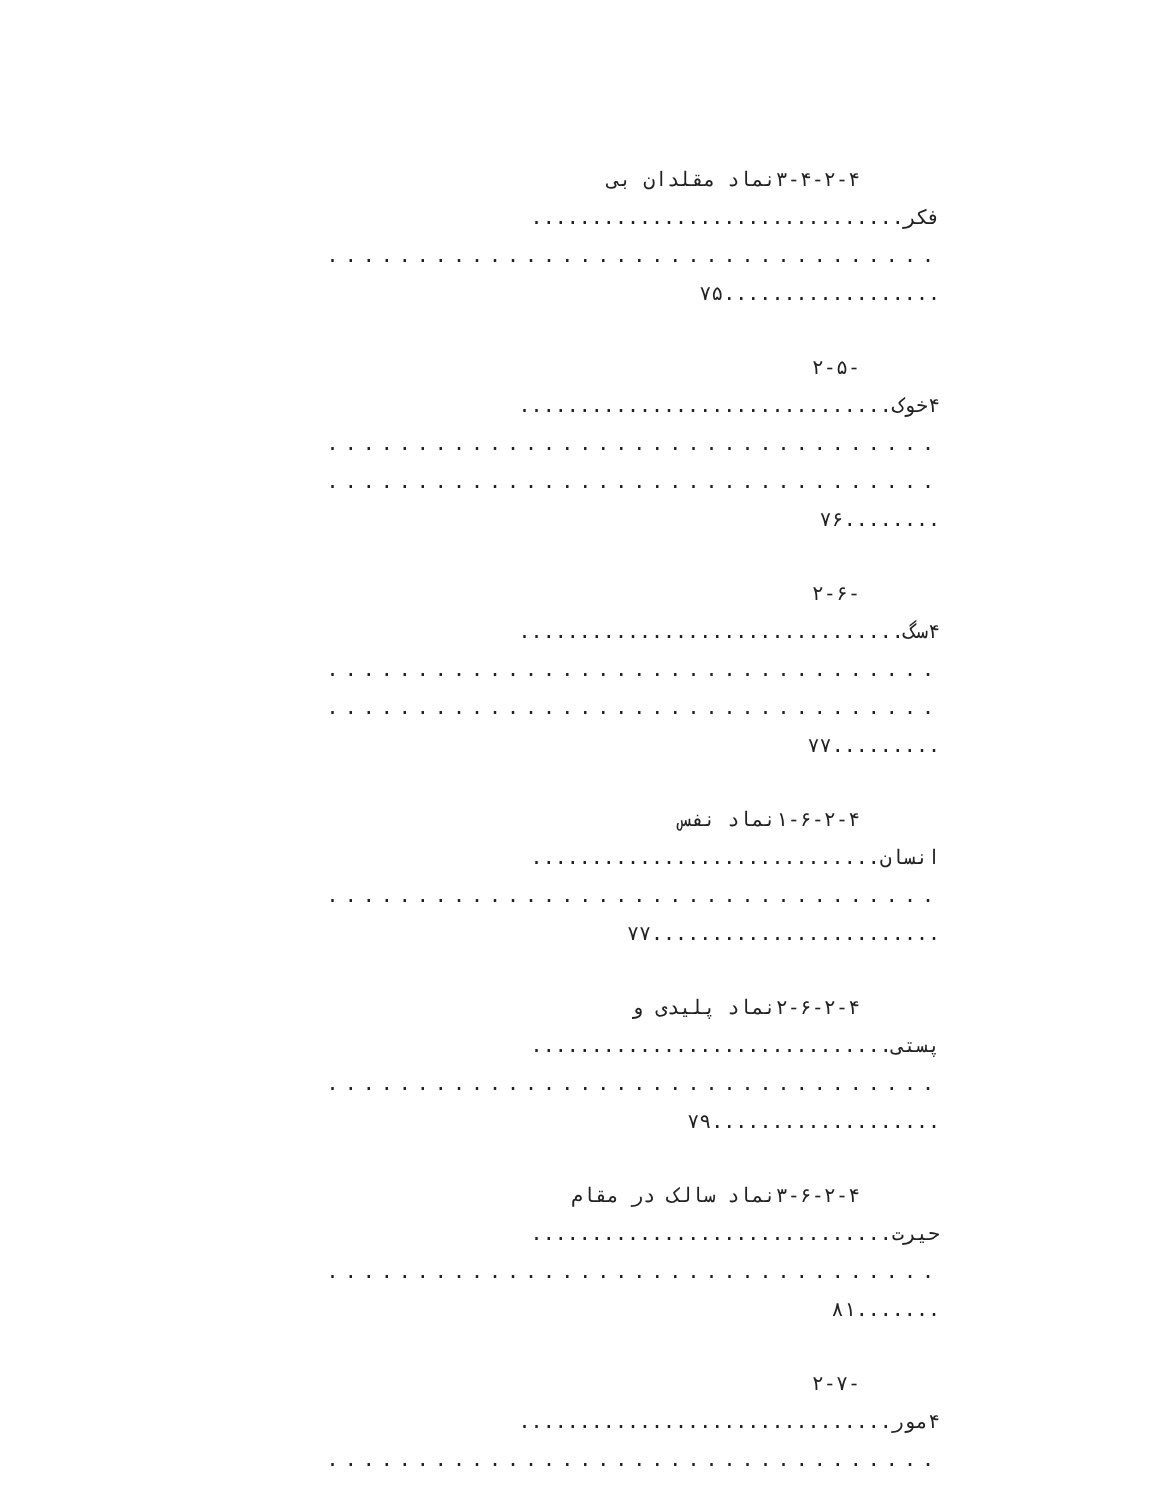۳-۴-۲-۴نماد مقلدان بی
فکر...............................
..................................
..................۷۵
-۲-۵
۴خوک...............................
..................................
..................................
........۷۶
-۲-۶
۴سگ................................
..................................
..................................
.........۷۷
۱-۶-۲-۴نماد نفس
انسان.............................
..................................
........................۷۷
۲-۶-۲-۴نماد پلیدی و
پستی..............................
..................................
...................۷۹
۳-۶-۲-۴نماد سالک در مقام
حیرت..............................
..................................
.......۸۱
-۲-۷
۴مور...............................
..................................